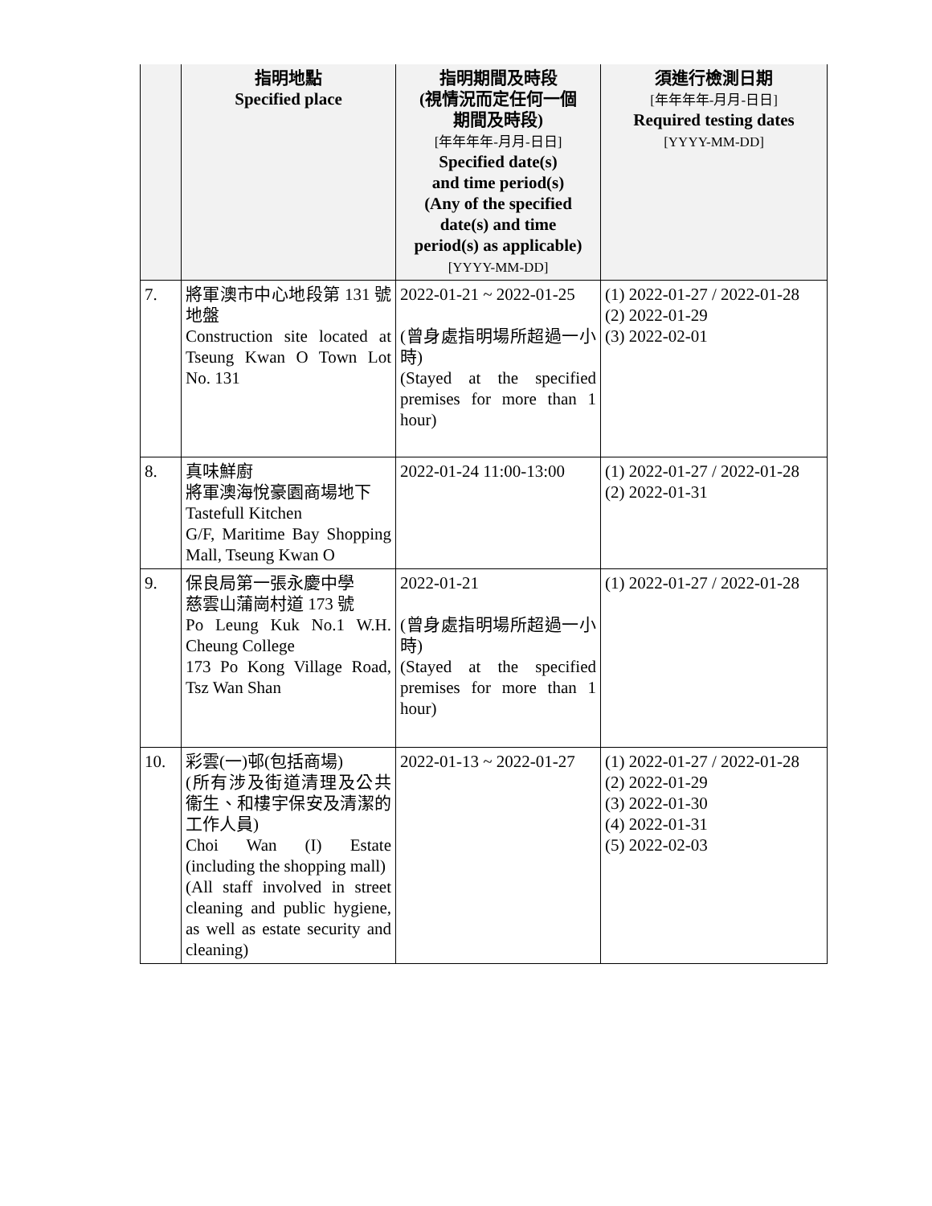| | 指明地點 Specified place | 指明期間及時段 (視情況而定任何一個 期間及時段) [年年年年-月月-日日] Specified date(s) and time period(s) (Any of the specified date(s) and time period(s) as applicable) [YYYY-MM-DD] | 須進行檢測日期 [年年年年-月月-日日] Required testing dates [YYYY-MM-DD] |
| --- | --- | --- | --- |
| 7. | 將軍澳市中心地段第 131 號地盤 Construction site located at Tseung Kwan O Town Lot No. 131 | 2022-01-21 ~ 2022-01-25 (曾身處指明場所超過一小時) (Stayed at the specified premises for more than 1 hour) | (1) 2022-01-27 / 2022-01-28 (2) 2022-01-29 (3) 2022-02-01 |
| 8. | 真味鮮廚 將軍澳海悅豪園商場地下 Tastefull Kitchen G/F, Maritime Bay Shopping Mall, Tseung Kwan O | 2022-01-24 11:00-13:00 | (1) 2022-01-27 / 2022-01-28 (2) 2022-01-31 |
| 9. | 保良局第一張永慶中學 慈雲山蒲崗村道 173 號 Po Leung Kuk No.1 W.H. Cheung College 173 Po Kong Village Road, Tsz Wan Shan | 2022-01-21 (曾身處指明場所超過一小時) (Stayed at the specified premises for more than 1 hour) | (1) 2022-01-27 / 2022-01-28 |
| 10. | 彩雲(一)邨(包括商場) (所有涉及街道清理及公共衞生、和樓宇保安及清潔的工作人員) Choi Wan (I) Estate (including the shopping mall) (All staff involved in street cleaning and public hygiene, as well as estate security and cleaning) | 2022-01-13 ~ 2022-01-27 | (1) 2022-01-27 / 2022-01-28 (2) 2022-01-29 (3) 2022-01-30 (4) 2022-01-31 (5) 2022-02-03 |